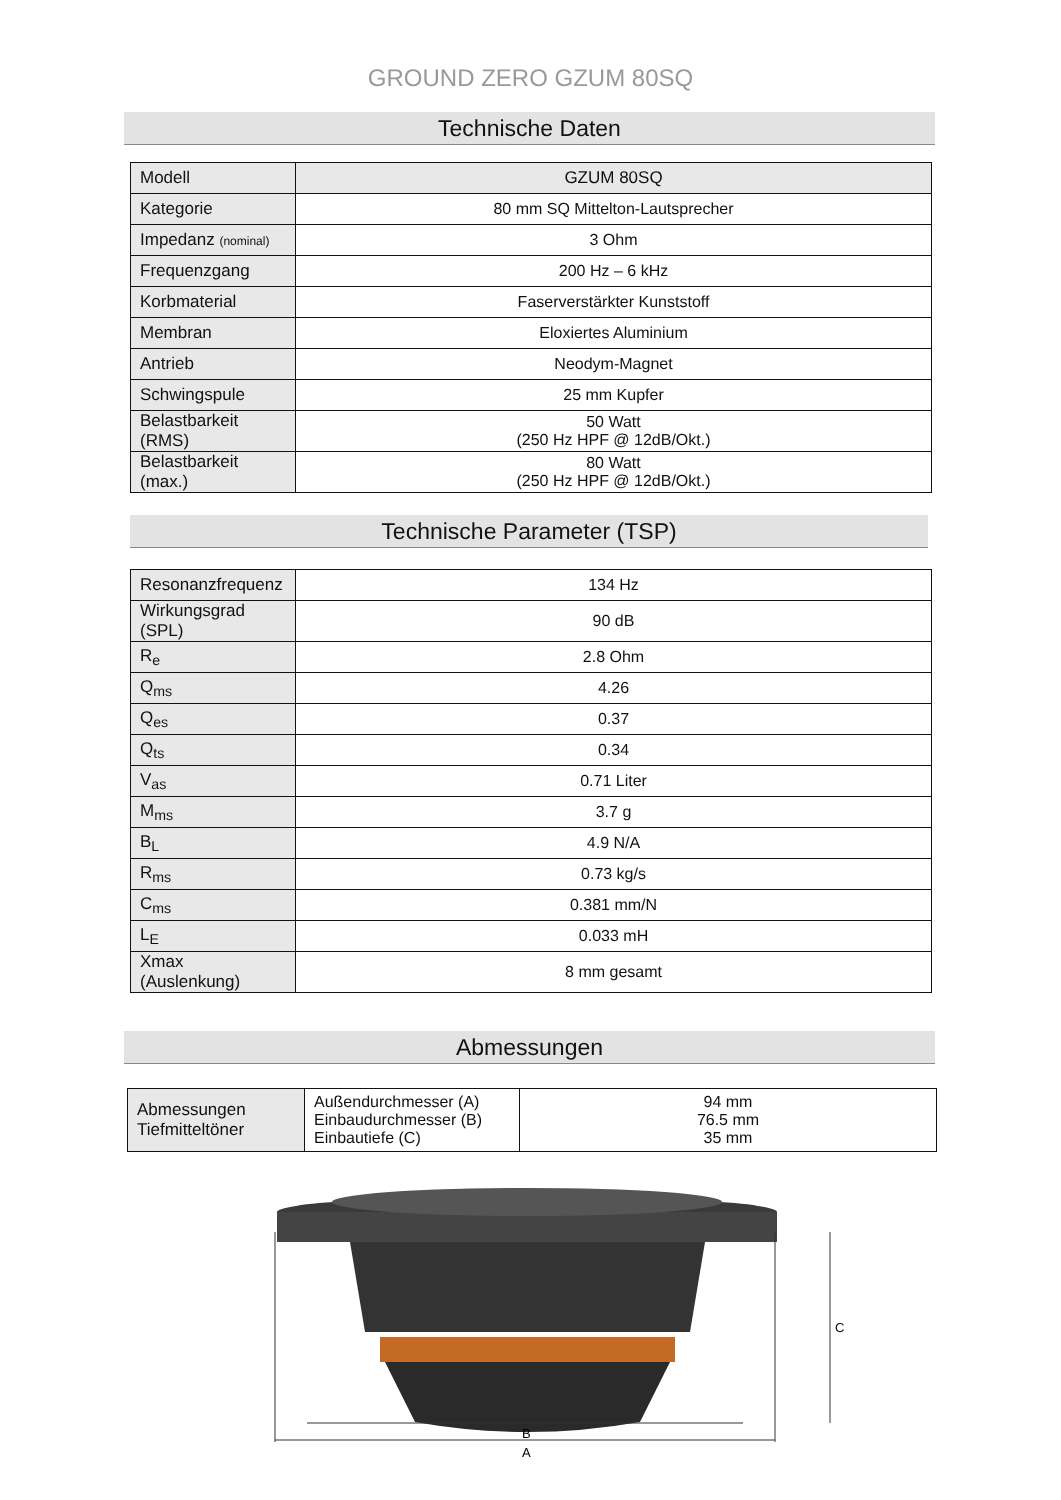GROUND ZERO GZUM 80SQ
Technische Daten
| Modell | GZUM 80SQ |
| Kategorie | 80 mm SQ Mittelton-Lautsprecher |
| Impedanz (nominal) | 3 Ohm |
| Frequenzgang | 200 Hz – 6 kHz |
| Korbmaterial | Faserverstärkter Kunststoff |
| Membran | Eloxiertes Aluminium |
| Antrieb | Neodym-Magnet |
| Schwingspule | 25 mm Kupfer |
| Belastbarkeit (RMS) | 50 Watt (250 Hz HPF @ 12dB/Okt.) |
| Belastbarkeit (max.) | 80 Watt (250 Hz HPF @ 12dB/Okt.) |
Technische Parameter (TSP)
| Resonanzfrequenz | 134 Hz |
| Wirkungsgrad (SPL) | 90 dB |
| R<sub>e</sub> | 2.8 Ohm |
| Q<sub>ms</sub> | 4.26 |
| Q<sub>es</sub> | 0.37 |
| Q<sub>ts</sub> | 0.34 |
| V<sub>as</sub> | 0.71 Liter |
| M<sub>ms</sub> | 3.7 g |
| B<sub>L</sub> | 4.9 N/A |
| R<sub>ms</sub> | 0.73 kg/s |
| C<sub>ms</sub> | 0.381 mm/N |
| L<sub>E</sub> | 0.033 mH |
| Xmax (Auslenkung) | 8 mm gesamt |
Abmessungen
| Abmessungen Tiefmitteltöner | Außendurchmesser (A) Einbaudurchmesser (B) Einbautiefe (C) | 94 mm 76.5 mm 35 mm |
B
A
C